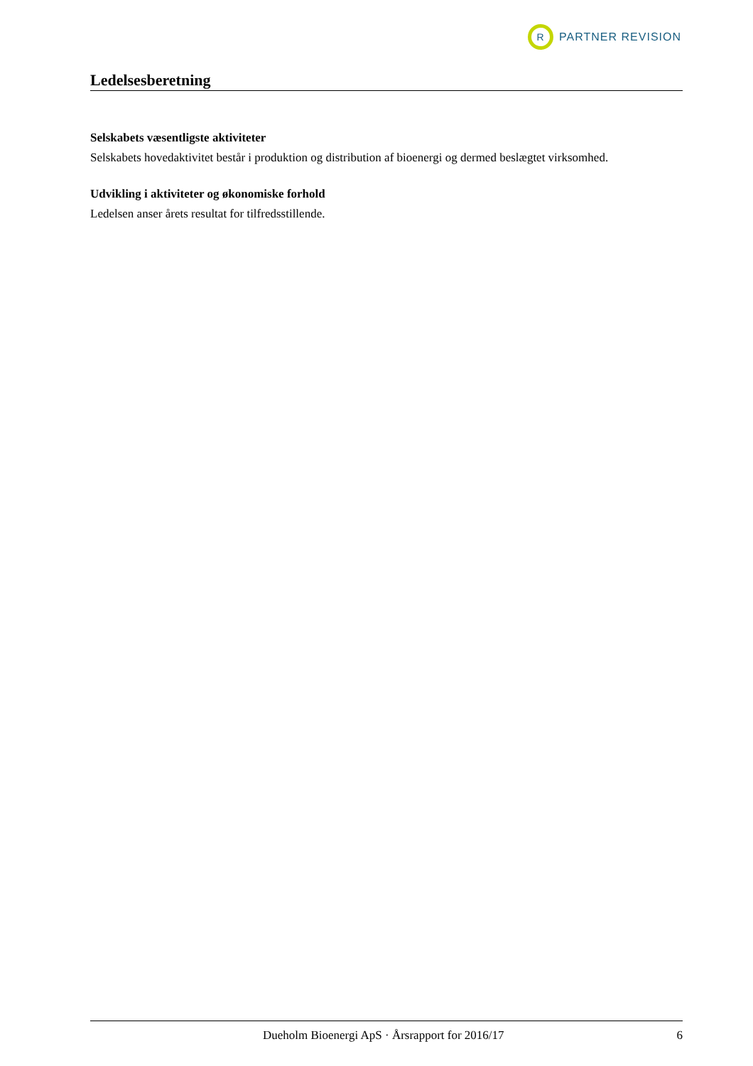R
PARTNER REVISION
Ledelsesberetning
Selskabets væsentligste aktiviteter
Selskabets hovedaktivitet består i produktion og distribution af bioenergi og dermed beslægtet virksomhed.
Udvikling i aktiviteter og økonomiske forhold
Ledelsen anser årets resultat for tilfredsstillende.
Dueholm Bioenergi ApS · Årsrapport for 2016/17 6